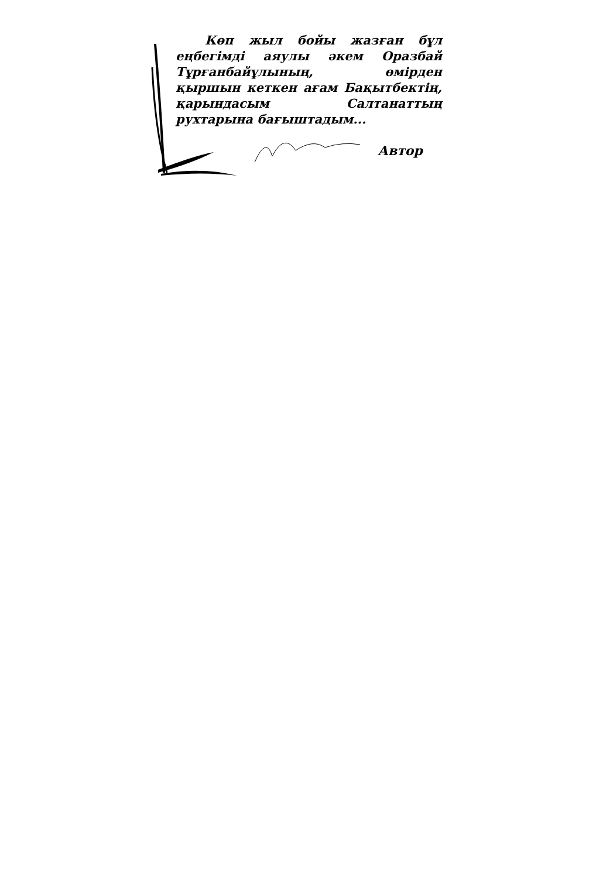Көп жыл бойы жазған бұл еңбегімді аяулы әкем Оразбай Тұрғанбайұлының, өмірден қыршын кеткен ағам Бақытбектің, қарындасым Салтанаттың рухтарына бағыштадым...
Автор